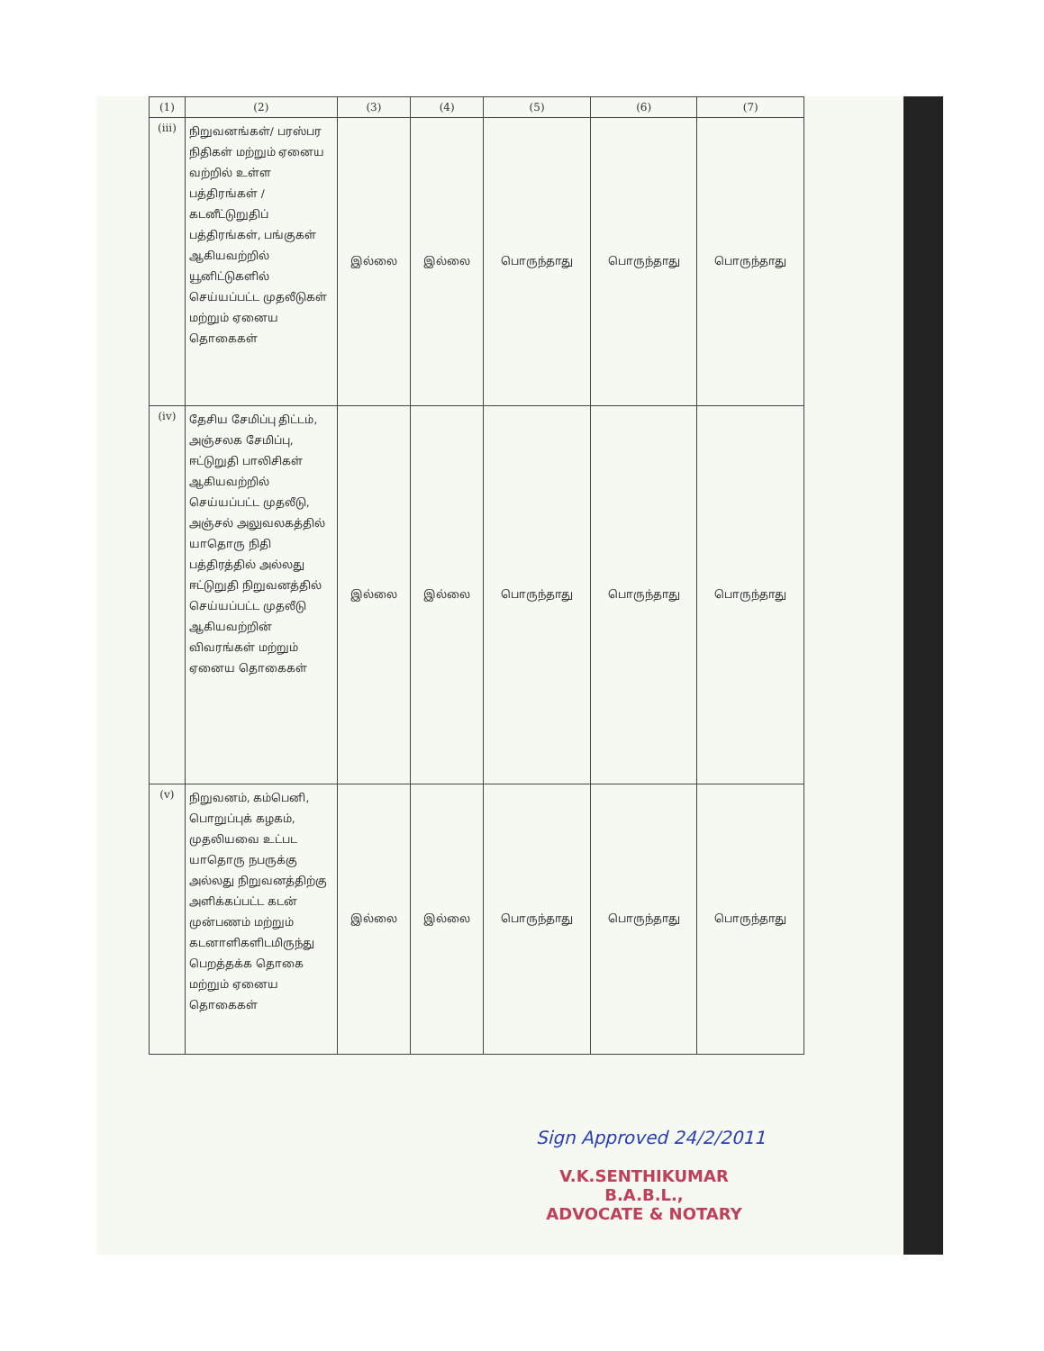| (1) | (2) | (3) | (4) | (5) | (6) | (7) |
| --- | --- | --- | --- | --- | --- | --- |
| (iii) | நிறுவனங்கள்/ பரஸ்பர நிதிகள் மற்றும் ஏனைய வற்றில் உள்ள பத்திரங்கள் / கடனீட்டுறுதிப் பத்திரங்கள், பங்குகள் ஆகியவற்றில் யூனிட்டுகளில் செய்யப்பட்ட முதலீடுகள் மற்றும் ஏனைய தொகைகள் | இல்லை | இல்லை | பொருந்தாது | பொருந்தாது | பொருந்தாது |
| (iv) | தேசிய சேமிப்பு திட்டம், அஞ்சலக சேமிப்பு, ஈட்டுறுதி பாலிசிகள் ஆகியவற்றில் செய்யப்பட்ட முதலீடு, அஞ்சல் அலுவலகத்தில் யாதொரு நிதி பத்திரத்தில் அல்லது ஈட்டுறுதி நிறுவனத்தில் செய்யப்பட்ட முதலீடு ஆகியவற்றின் விவரங்கள் மற்றும் ஏனைய தொகைகள் | இல்லை | இல்லை | பொருந்தாது | பொருந்தாது | பொருந்தாது |
| (v) | நிறுவனம், கம்பெனி, பொறுப்புக் கழகம், முதலியவை உட்பட யாதொரு நபருக்கு அல்லது நிறுவனத்திற்கு அளிக்கப்பட்ட கடன் முன்பணம் மற்றும் கடனாளிகளிடமிருந்து பெறத்தக்க தொகை மற்றும் ஏனைய தொகைகள் | இல்லை | இல்லை | பொருந்தாது | பொருந்தாது | பொருந்தாது |
Sign Approved 24/2/2011
V.K.SENTHIKUMAR B.A.B.L.,
ADVOCATE & NOTARY